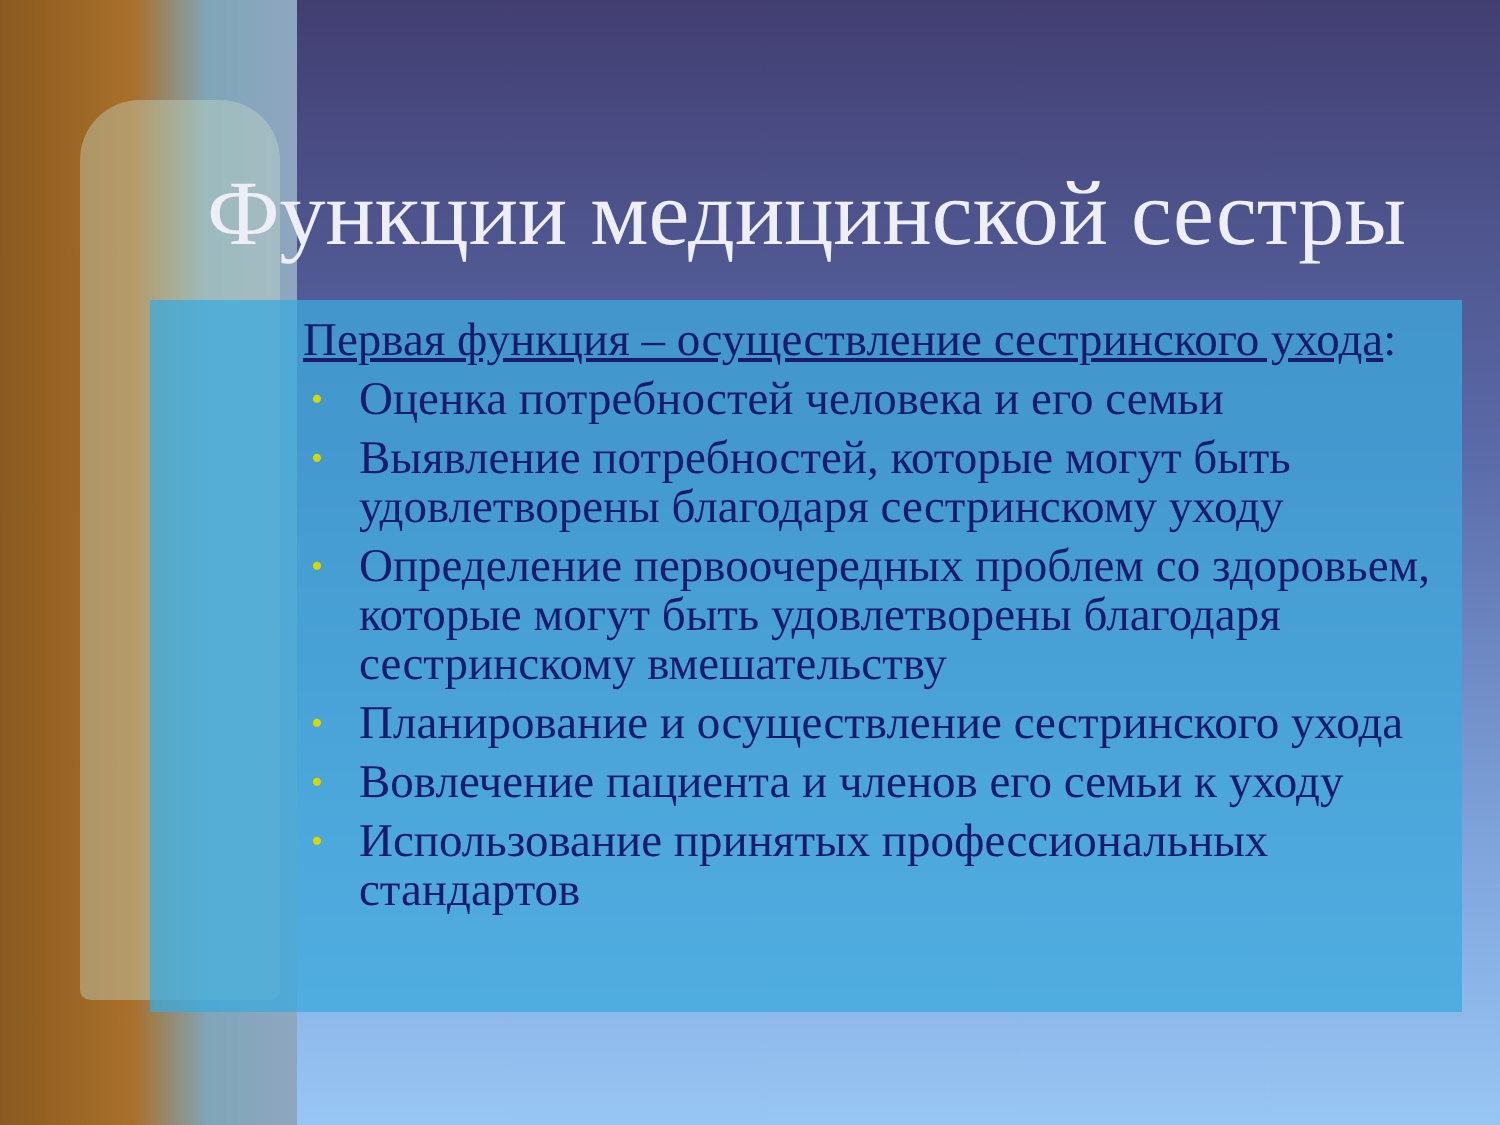Функции медицинской сестры
Первая функция – осуществление сестринского ухода:
• Оценка потребностей человека и его семьи
• Выявление потребностей, которые могут быть удовлетворены благодаря сестринскому уходу
• Определение первоочередных проблем со здоровьем, которые могут быть удовлетворены благодаря сестринскому вмешательству
• Планирование и осуществление сестринского ухода
• Вовлечение пациента и членов его семьи к уходу
• Использование принятых профессиональных стандартов